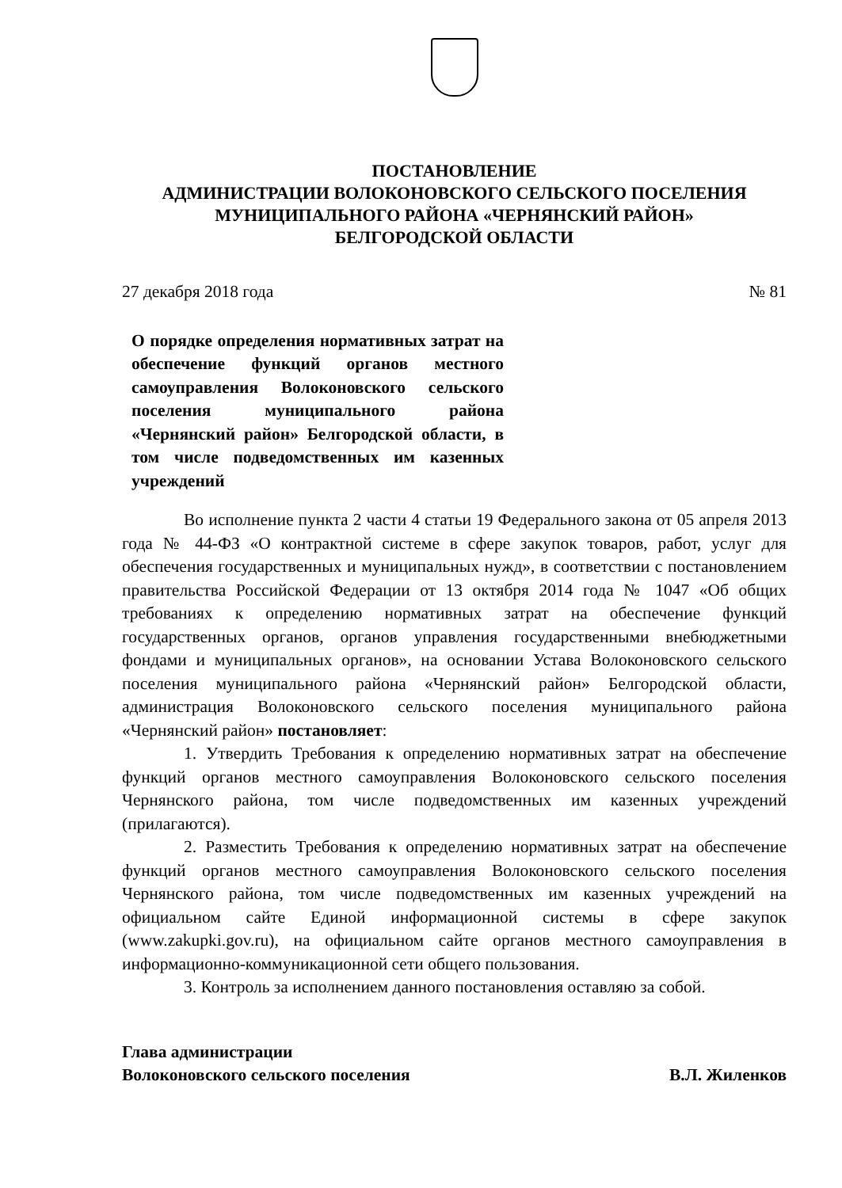ПОСТАНОВЛЕНИЕ
АДМИНИСТРАЦИИ ВОЛОКОНОВСКОГО СЕЛЬСКОГО ПОСЕЛЕНИЯ
МУНИЦИПАЛЬНОГО РАЙОНА «ЧЕРНЯНСКИЙ РАЙОН»
БЕЛГОРОДСКОЙ ОБЛАСТИ
27 декабря 2018 года № 81
О порядке определения нормативных затрат на обеспечение функций органов местного самоуправления Волоконовского сельского поселения муниципального района «Чернянский район» Белгородской области, в том числе подведомственных им казенных учреждений
Во исполнение пункта 2 части 4 статьи 19 Федерального закона от 05 апреля 2013 года № 44-ФЗ «О контрактной системе в сфере закупок товаров, работ, услуг для обеспечения государственных и муниципальных нужд», в соответствии с постановлением правительства Российской Федерации от 13 октября 2014 года № 1047 «Об общих требованиях к определению нормативных затрат на обеспечение функций государственных органов, органов управления государственными внебюджетными фондами и муниципальных органов», на основании Устава Волоконовского сельского поселения муниципального района «Чернянский район» Белгородской области, администрация Волоконовского сельского поселения муниципального района «Чернянский район» постановляет:
1. Утвердить Требования к определению нормативных затрат на обеспечение функций органов местного самоуправления Волоконовского сельского поселения Чернянского района, том числе подведомственных им казенных учреждений (прилагаются).
2. Разместить Требования к определению нормативных затрат на обеспечение функций органов местного самоуправления Волоконовского сельского поселения Чернянского района, том числе подведомственных им казенных учреждений на официальном сайте Единой информационной системы в сфере закупок (www.zakupki.gov.ru), на официальном сайте органов местного самоуправления в информационно-коммуникационной сети общего пользования.
3. Контроль за исполнением данного постановления оставляю за собой.
Глава администрации
Волоконовского сельского поселения В.Л. Жиленков